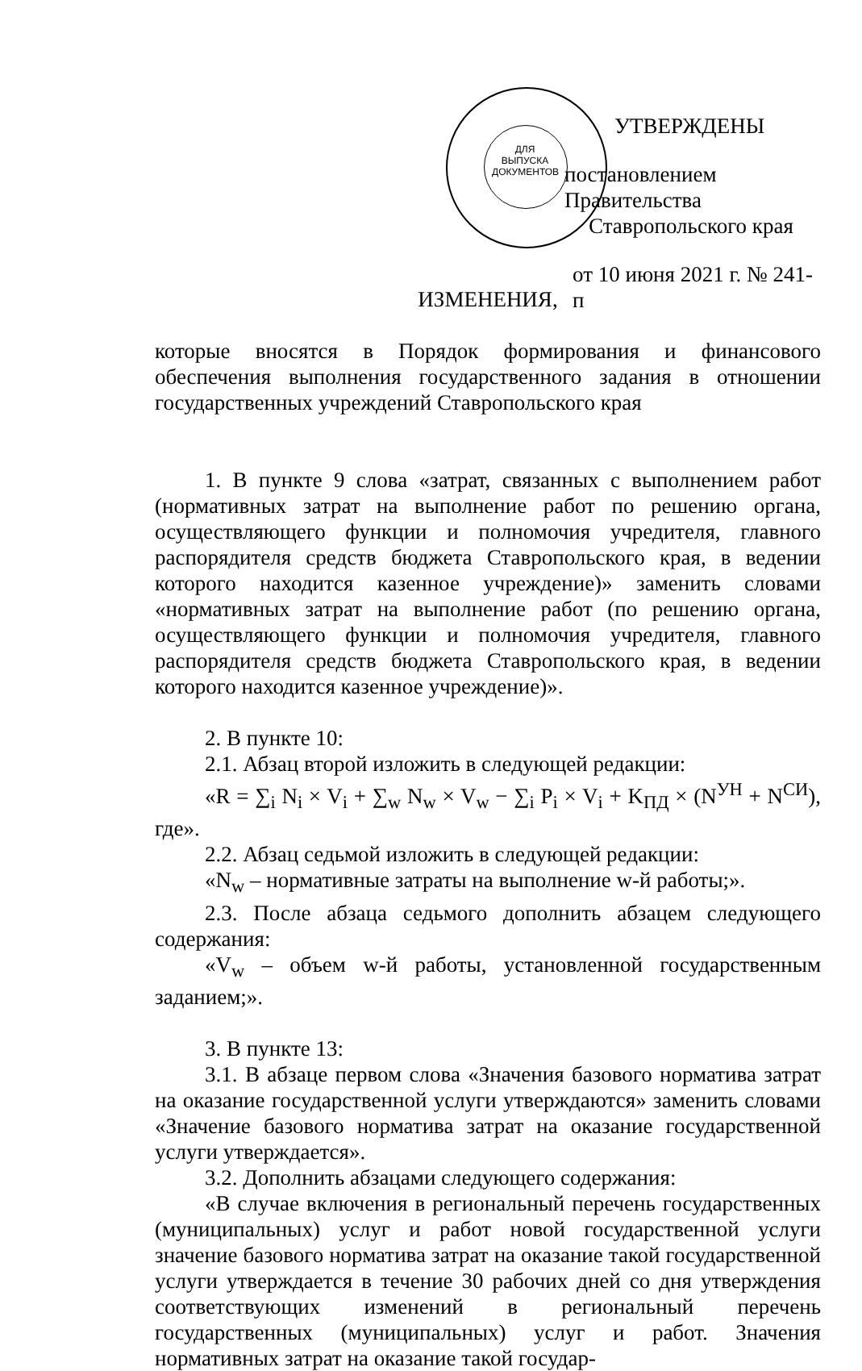ДЛЯ
ВЫПУСКА
ДОКУМЕНТОВ
УТВЕРЖДЕНЫ
постановлением Правительства
Ставропольского края
от 10 июня 2021 г. № 241-п
ИЗМЕНЕНИЯ,
которые вносятся в Порядок формирования и финансового обеспечения выполнения государственного задания в отношении государственных учреждений Ставропольского края
1. В пункте 9 слова «затрат, связанных с выполнением работ (нормативных затрат на выполнение работ по решению органа, осуществляющего функции и полномочия учредителя, главного распорядителя средств бюджета Ставропольского края, в ведении которого находится казенное учреждение)» заменить словами «нормативных затрат на выполнение работ (по решению органа, осуществляющего функции и полномочия учредителя, главного распорядителя средств бюджета Ставропольского края, в ведении которого находится казенное учреждение)».
2. В пункте 10:
2.1. Абзац второй изложить в следующей редакции:
«R = ∑<sub>i</sub> N<sub>i</sub> × V<sub>i</sub> + ∑<sub>w</sub> N<sub>w</sub> × V<sub>w</sub> − ∑<sub>i</sub> P<sub>i</sub> × V<sub>i</sub> + K<sub>ПД</sub> × (N<sup>УН</sup> + N<sup>СИ</sup>), где».
2.2. Абзац седьмой изложить в следующей редакции:
«N<sub>w</sub> – нормативные затраты на выполнение w-й работы;».
2.3. После абзаца седьмого дополнить абзацем следующего содержания:
«V<sub>w</sub> – объем w-й работы, установленной государственным заданием;».
3. В пункте 13:
3.1. В абзаце первом слова «Значения базового норматива затрат на оказание государственной услуги утверждаются» заменить словами «Значение базового норматива затрат на оказание государственной услуги утверждается».
3.2. Дополнить абзацами следующего содержания:
«В случае включения в региональный перечень государственных (муниципальных) услуг и работ новой государственной услуги значение базового норматива затрат на оказание такой государственной услуги утверждается в течение 30 рабочих дней со дня утверждения соответствующих изменений в региональный перечень государственных (муниципальных) услуг и работ. Значения нормативных затрат на оказание такой государ-